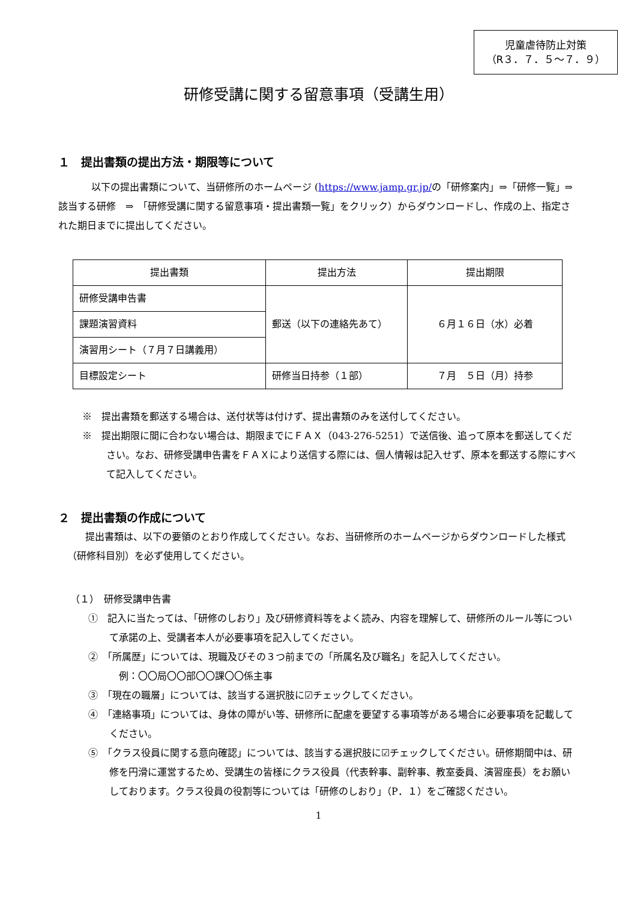児童虐待防止対策
（R３．７．５～７．９）
研修受講に関する留意事項（受講生用）
１　提出書類の提出方法・期限等について
以下の提出書類について、当研修所のホームページ (https://www.jamp.gr.jp/の「研修案内」⇒「研修一覧」⇒　該当する研修　⇒　「研修受講に関する留意事項・提出書類一覧」をクリック）からダウンロードし、作成の上、指定された期日までに提出してください。
| 提出書類 | 提出方法 | 提出期限 |
| --- | --- | --- |
| 研修受講申告書 | 郵送（以下の連絡先あて） | ６月１６日（水）必着 |
| 課題演習資料 | | |
| 演習用シート（７月７日講義用） | | |
| 目標設定シート | 研修当日持参（１部） | ７月 ５日（月）持参 |
※　提出書類を郵送する場合は、送付状等は付けず、提出書類のみを送付してください。
※　提出期限に間に合わない場合は、期限までにＦＡＸ（043-276-5251）で送信後、追って原本を郵送してください。なお、研修受講申告書をＦＡＸにより送信する際には、個人情報は記入せず、原本を郵送する際にすべて記入してください。
２　提出書類の作成について
提出書類は、以下の要領のとおり作成してください。なお、当研修所のホームページからダウンロードした様式（研修科目別）を必ず使用してください。
（１）　研修受講申告書
①　記入に当たっては、「研修のしおり」及び研修資料等をよく読み、内容を理解して、研修所のルール等について承諾の上、受講者本人が必要事項を記入してください。
②　「所属歴」については、現職及びその３つ前までの「所属名及び職名」を記入してください。
　例：〇〇局〇〇部〇〇課〇〇係主事
③　「現在の職層」については、該当する選択肢に☑チェックしてください。
④　「連絡事項」については、身体の障がい等、研修所に配慮を要望する事項等がある場合に必要事項を記載してください。
⑤　「クラス役員に関する意向確認」については、該当する選択肢に☑チェックしてください。研修期間中は、研修を円滑に運営するため、受講生の皆様にクラス役員（代表幹事、副幹事、教室委員、演習座長）をお願いしております。クラス役員の役割等については「研修のしおり」（P．１）をご確認ください。
1